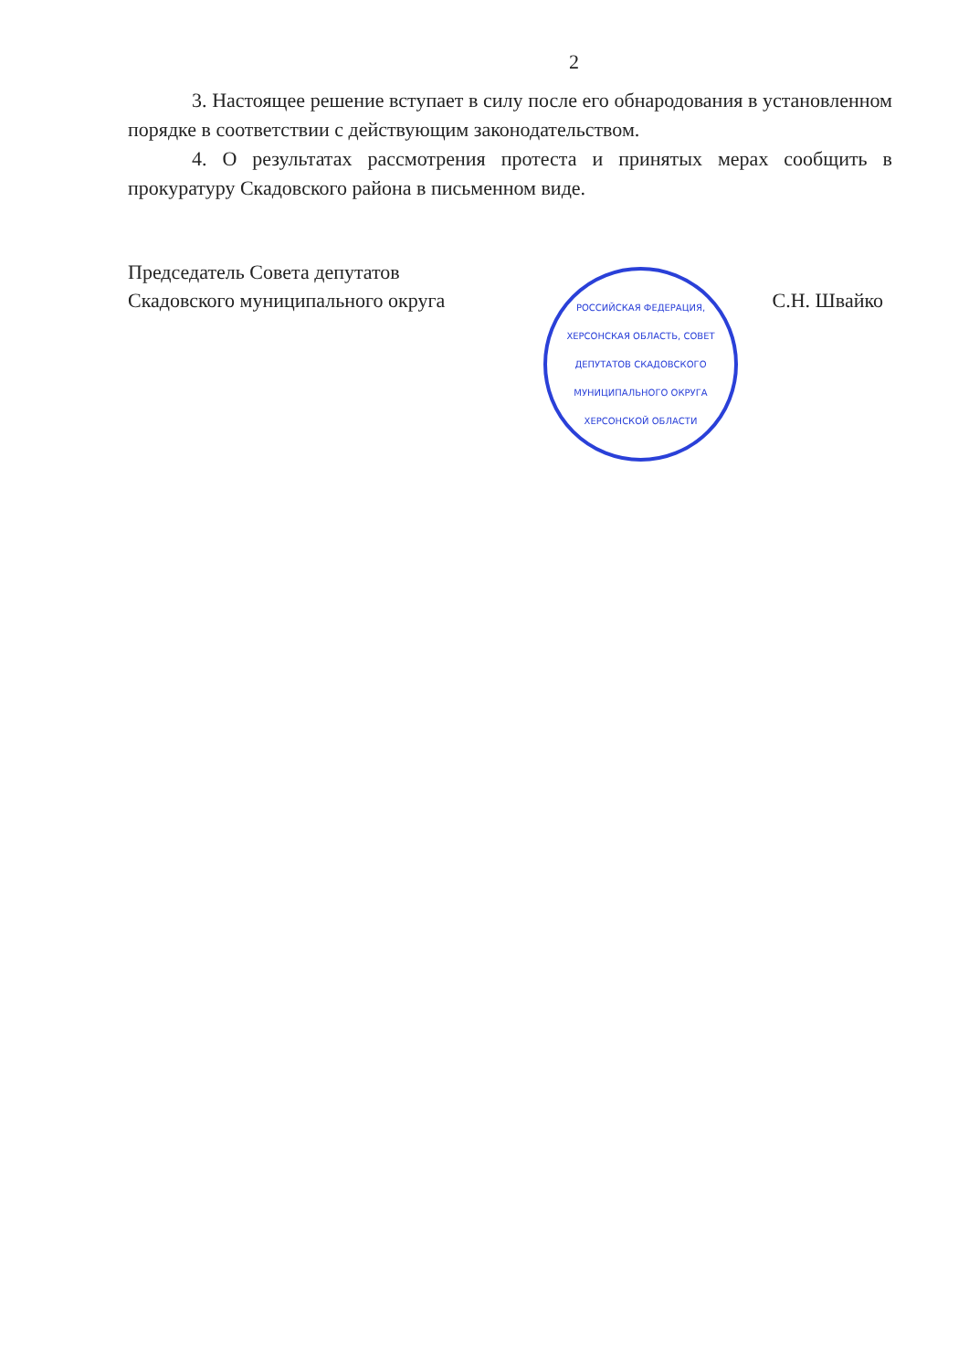2
3. Настоящее решение вступает в силу после его обнародования в установленном порядке в соответствии с действующим законодательством.
4. О результатах рассмотрения протеста и принятых мерах сообщить в прокуратуру Скадовского района в письменном виде.
Председатель Совета депутатов
Скадовского муниципального округа
С.Н. Швайко
РОССИЙСКАЯ ФЕДЕРАЦИЯ, ХЕРСОНСКАЯ ОБЛАСТЬ, СОВЕТ ДЕПУТАТОВ СКАДОВСКОГО МУНИЦИПАЛЬНОГО ОКРУГА ХЕРСОНСКОЙ ОБЛАСТИ